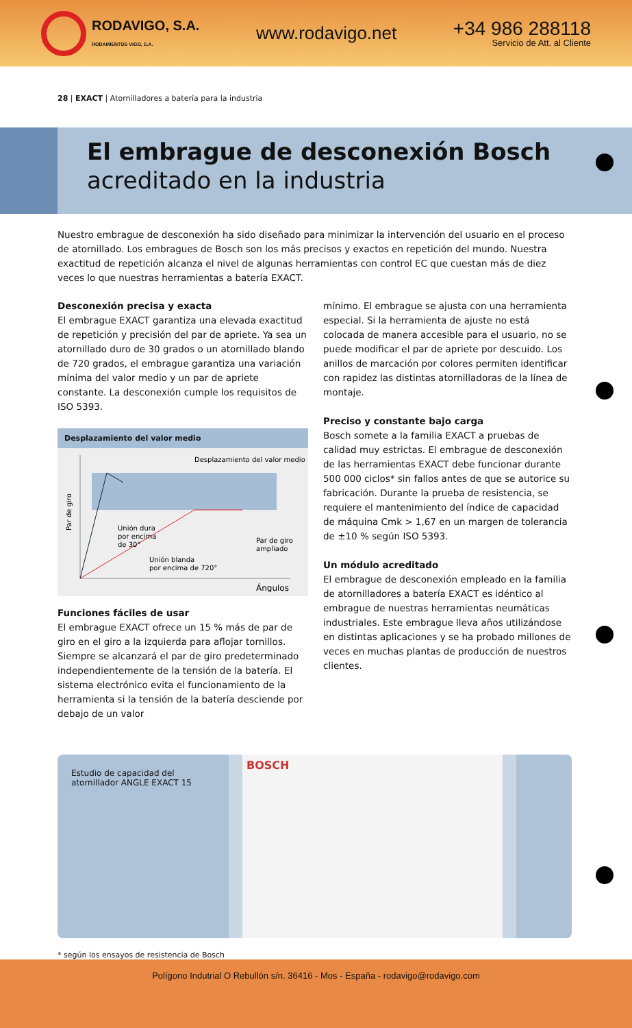RODAVIGO, S.A.
RODAMIENTOS VIGO, S.A.
www.rodavigo.net
+34 986 288118
Servicio de Att. al Cliente
28 | EXACT | Atornilladores a batería para la industria
El embrague de desconexión Bosch
acreditado en la industria
Nuestro embrague de desconexión ha sido diseñado para minimizar la intervención del usuario en el proceso de atornillado. Los embragues de Bosch son los más precisos y exactos en repetición del mundo. Nuestra exactitud de repetición alcanza el nivel de algunas herramientas con control EC que cuestan más de diez veces lo que nuestras herramientas a batería EXACT.
Desconexión precisa y exacta
El embrague EXACT garantiza una elevada exactitud de repetición y precisión del par de apriete. Ya sea un atornillado duro de 30 grados o un atornillado blando de 720 grados, el embrague garantiza una variación mínima del valor medio y un par de apriete constante. La desconexión cumple los requisitos de ISO 5393.
Desplazamiento del valor medio
Desplazamiento del valor medio
Par de giro
Unión dura
por encima
de 30°
Par de giro
ampliado
Unión blanda
por encima de 720°
Ángulos
Funciones fáciles de usar
El embrague EXACT ofrece un 15 % más de par de giro en el giro a la izquierda para aflojar tornillos. Siempre se alcanzará el par de giro predeterminado independientemente de la tensión de la batería. El sistema electrónico evita el funcionamiento de la herramienta si la tensión de la batería desciende por debajo de un valor
mínimo. El embrague se ajusta con una herramienta especial. Si la herramienta de ajuste no está colocada de manera accesible para el usuario, no se puede modificar el par de apriete por descuido. Los anillos de marcación por colores permiten identificar con rapidez las distintas atornilladoras de la línea de montaje.
Preciso y constante bajo carga
Bosch somete a la familia EXACT a pruebas de calidad muy estrictas. El embrague de desconexión de las herramientas EXACT debe funcionar durante 500 000 ciclos* sin fallos antes de que se autorice su fabricación. Durante la prueba de resistencia, se requiere el mantenimiento del índice de capacidad de máquina Cmk > 1,67 en un margen de tolerancia de ±10 % según ISO 5393.
Un módulo acreditado
El embrague de desconexión empleado en la familia de atornilladores a batería EXACT es idéntico al embrague de nuestras herramientas neumáticas industriales. Este embrague lleva años utilizándose en distintas aplicaciones y se ha probado millones de veces en muchas plantas de producción de nuestros clientes.
Estudio de capacidad del atornillador ANGLE EXACT 15
BOSCH
* según los ensayos de resistencia de Bosch
Polígono Indutrial O Rebullón s/n. 36416 - Mos - España - rodavigo@rodavigo.com